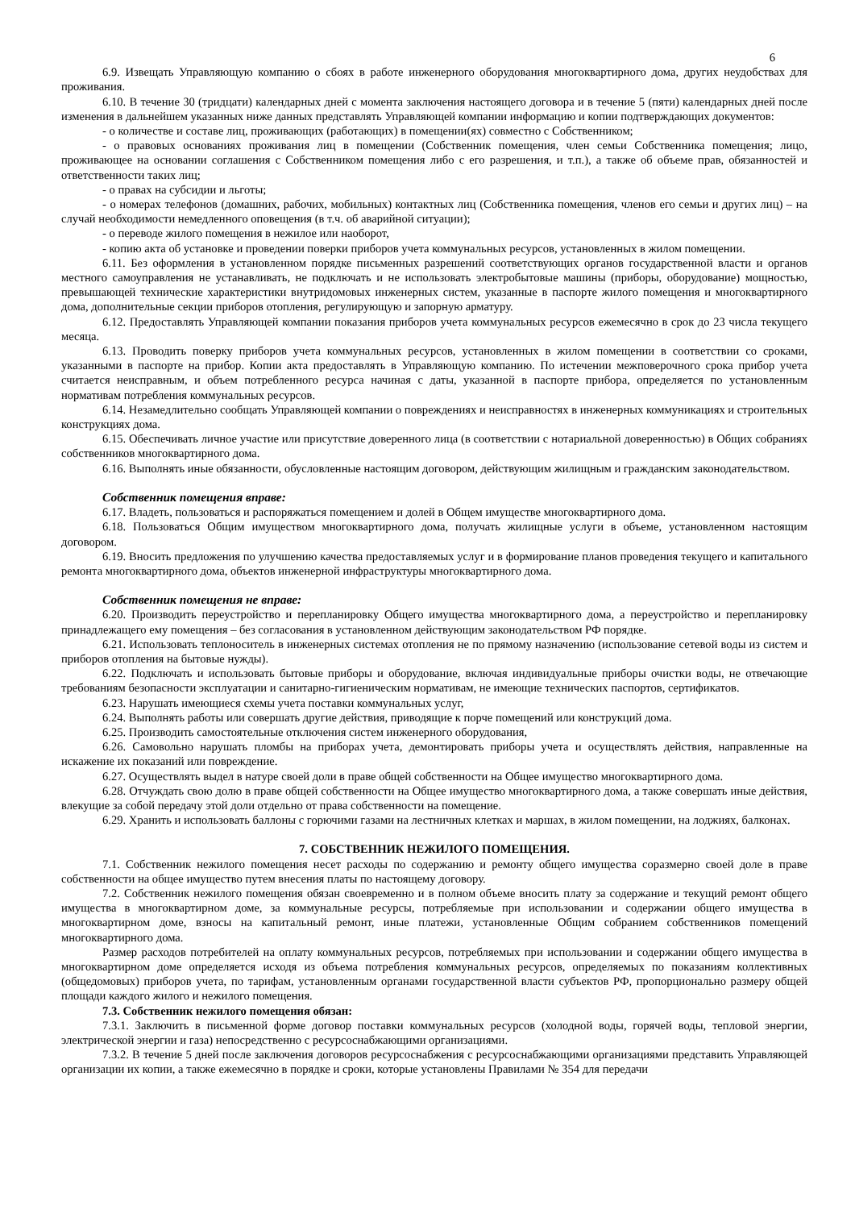6
6.9. Извещать Управляющую компанию о сбоях в работе инженерного оборудования многоквартирного дома, других неудобствах для проживания.
6.10. В течение 30 (тридцати) календарных дней с момента заключения настоящего договора и в течение 5 (пяти) календарных дней после изменения в дальнейшем указанных ниже данных представлять Управляющей компании информацию и копии подтверждающих документов:
- о количестве и составе лиц, проживающих (работающих) в помещении(ях) совместно с Собственником;
- о правовых основаниях проживания лиц в помещении (Собственник помещения, член семьи Собственника помещения; лицо, проживающее на основании соглашения с Собственником помещения либо с его разрешения, и т.п.), а также об объеме прав, обязанностей и ответственности таких лиц;
- о правах на субсидии и льготы;
- о номерах телефонов (домашних, рабочих, мобильных) контактных лиц (Собственника помещения, членов его семьи и других лиц) – на случай необходимости немедленного оповещения (в т.ч. об аварийной ситуации);
- о переводе жилого помещения в нежилое или наоборот,
- копию акта об установке и проведении поверки приборов учета коммунальных ресурсов, установленных в жилом помещении.
6.11. Без оформления в установленном порядке письменных разрешений соответствующих органов государственной власти и органов местного самоуправления не устанавливать, не подключать и не использовать электробытовые машины (приборы, оборудование) мощностью, превышающей технические характеристики внутридомовых инженерных систем, указанные в паспорте жилого помещения и многоквартирного дома, дополнительные секции приборов отопления, регулирующую и запорную арматуру.
6.12. Предоставлять Управляющей компании показания приборов учета коммунальных ресурсов ежемесячно в срок до 23 числа текущего месяца.
6.13. Проводить поверку приборов учета коммунальных ресурсов, установленных в жилом помещении в соответствии со сроками, указанными в паспорте на прибор. Копии акта предоставлять в Управляющую компанию. По истечении межповерочного срока прибор учета считается неисправным, и объем потребленного ресурса начиная с даты, указанной в паспорте прибора, определяется по установленным нормативам потребления коммунальных ресурсов.
6.14. Незамедлительно сообщать Управляющей компании о повреждениях и неисправностях в инженерных коммуникациях и строительных конструкциях дома.
6.15. Обеспечивать личное участие или присутствие доверенного лица (в соответствии с нотариальной доверенностью) в Общих собраниях собственников многоквартирного дома.
6.16. Выполнять иные обязанности, обусловленные настоящим договором, действующим жилищным и гражданским законодательством.
Собственник помещения вправе:
6.17. Владеть, пользоваться и распоряжаться помещением и долей в Общем имуществе многоквартирного дома.
6.18. Пользоваться Общим имуществом многоквартирного дома, получать жилищные услуги в объеме, установленном настоящим договором.
6.19. Вносить предложения по улучшению качества предоставляемых услуг и в формирование планов проведения текущего и капитального ремонта многоквартирного дома, объектов инженерной инфраструктуры многоквартирного дома.
Собственник помещения не вправе:
6.20. Производить переустройство и перепланировку Общего имущества многоквартирного дома, а переустройство и перепланировку принадлежащего ему помещения – без согласования в установленном действующим законодательством РФ порядке.
6.21. Использовать теплоноситель в инженерных системах отопления не по прямому назначению (использование сетевой воды из систем и приборов отопления на бытовые нужды).
6.22. Подключать и использовать бытовые приборы и оборудование, включая индивидуальные приборы очистки воды, не отвечающие требованиям безопасности эксплуатации и санитарно-гигиеническим нормативам, не имеющие технических паспортов, сертификатов.
6.23. Нарушать имеющиеся схемы учета поставки коммунальных услуг,
6.24. Выполнять работы или совершать другие действия, приводящие к порче помещений или конструкций дома.
6.25. Производить самостоятельные отключения систем инженерного оборудования,
6.26. Самовольно нарушать пломбы на приборах учета, демонтировать приборы учета и осуществлять действия, направленные на искажение их показаний или повреждение.
6.27. Осуществлять выдел в натуре своей доли в праве общей собственности на Общее имущество многоквартирного дома.
6.28. Отчуждать свою долю в праве общей собственности на Общее имущество многоквартирного дома, а также совершать иные действия, влекущие за собой передачу этой доли отдельно от права собственности на помещение.
6.29. Хранить и использовать баллоны с горючими газами на лестничных клетках и маршах, в жилом помещении, на лоджиях, балконах.
7. СОБСТВЕННИК НЕЖИЛОГО ПОМЕЩЕНИЯ.
7.1. Собственник нежилого помещения несет расходы по содержанию и ремонту общего имущества соразмерно своей доле в праве собственности на общее имущество путем внесения платы по настоящему договору.
7.2. Собственник нежилого помещения обязан своевременно и в полном объеме вносить плату за содержание и текущий ремонт общего имущества в многоквартирном доме, за коммунальные ресурсы, потребляемые при использовании и содержании общего имущества в многоквартирном доме, взносы на капитальный ремонт, иные платежи, установленные Общим собранием собственников помещений многоквартирного дома.
Размер расходов потребителей на оплату коммунальных ресурсов, потребляемых при использовании и содержании общего имущества в многоквартирном доме определяется исходя из объема потребления коммунальных ресурсов, определяемых по показаниям коллективных (общедомовых) приборов учета, по тарифам, установленным органами государственной власти субъектов РФ, пропорционально размеру общей площади каждого жилого и нежилого помещения.
7.3. Собственник нежилого помещения обязан:
7.3.1. Заключить в письменной форме договор поставки коммунальных ресурсов (холодной воды, горячей воды, тепловой энергии, электрической энергии и газа) непосредственно с ресурсоснабжающими организациями.
7.3.2. В течение 5 дней после заключения договоров ресурсоснабжения с ресурсоснабжающими организациями представить Управляющей организации их копии, а также ежемесячно в порядке и сроки, которые установлены Правилами № 354 для передачи